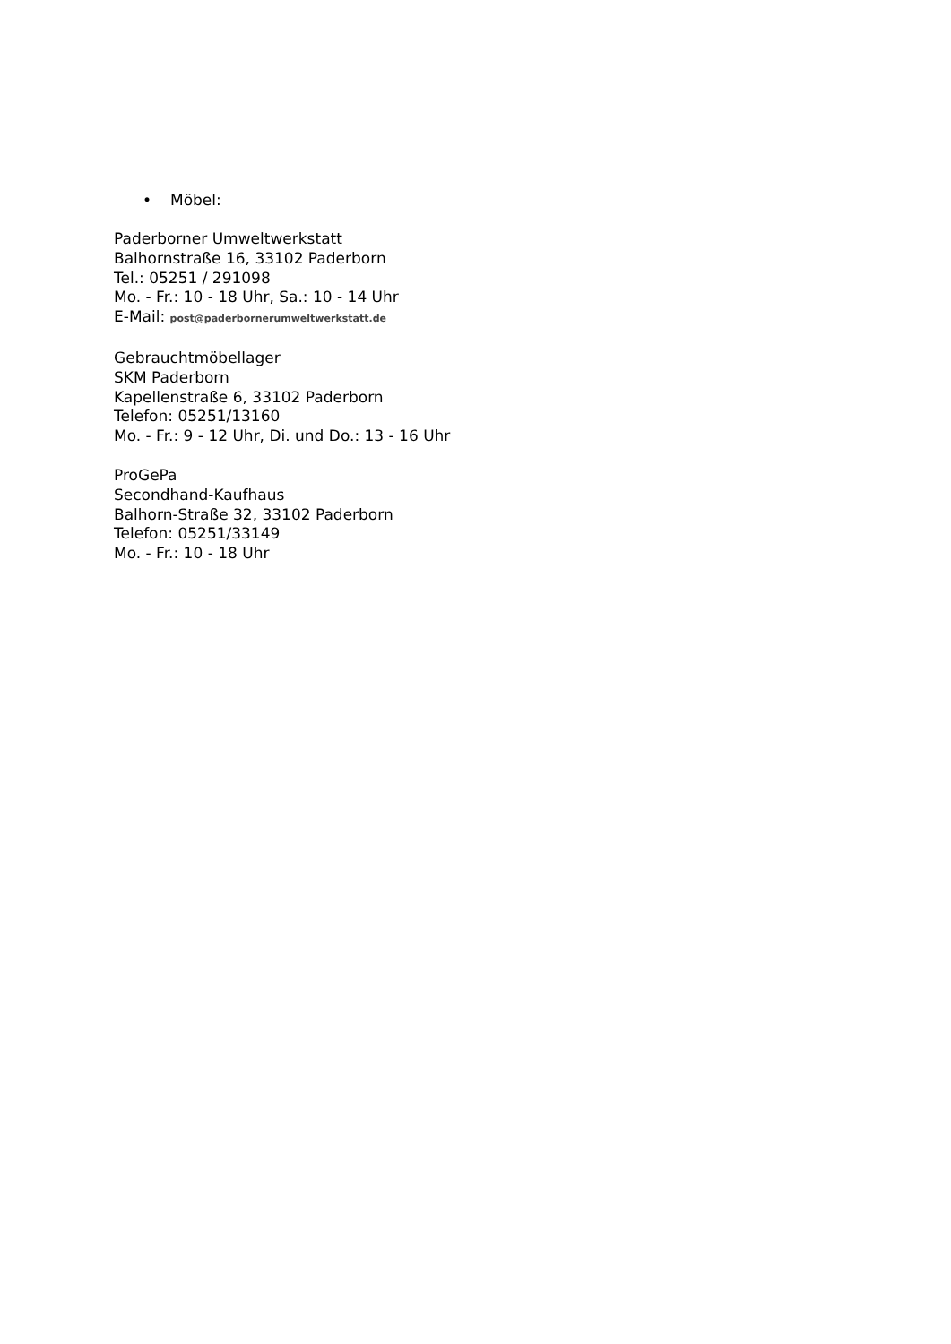• Möbel:
Paderborner Umweltwerkstatt
Balhornstraße 16, 33102 Paderborn
Tel.: 05251 / 291098
Mo. - Fr.: 10 - 18 Uhr, Sa.: 10 - 14 Uhr
E-Mail: post@paderbornerumweltwerkstatt.de
Gebrauchtmöbellager
SKM Paderborn
Kapellenstraße 6, 33102 Paderborn
Telefon: 05251/13160
Mo. - Fr.: 9 - 12 Uhr, Di. und Do.: 13 - 16 Uhr
ProGePa
Secondhand-Kaufhaus
Balhorn-Straße 32, 33102 Paderborn
Telefon: 05251/33149
Mo. - Fr.: 10 - 18 Uhr